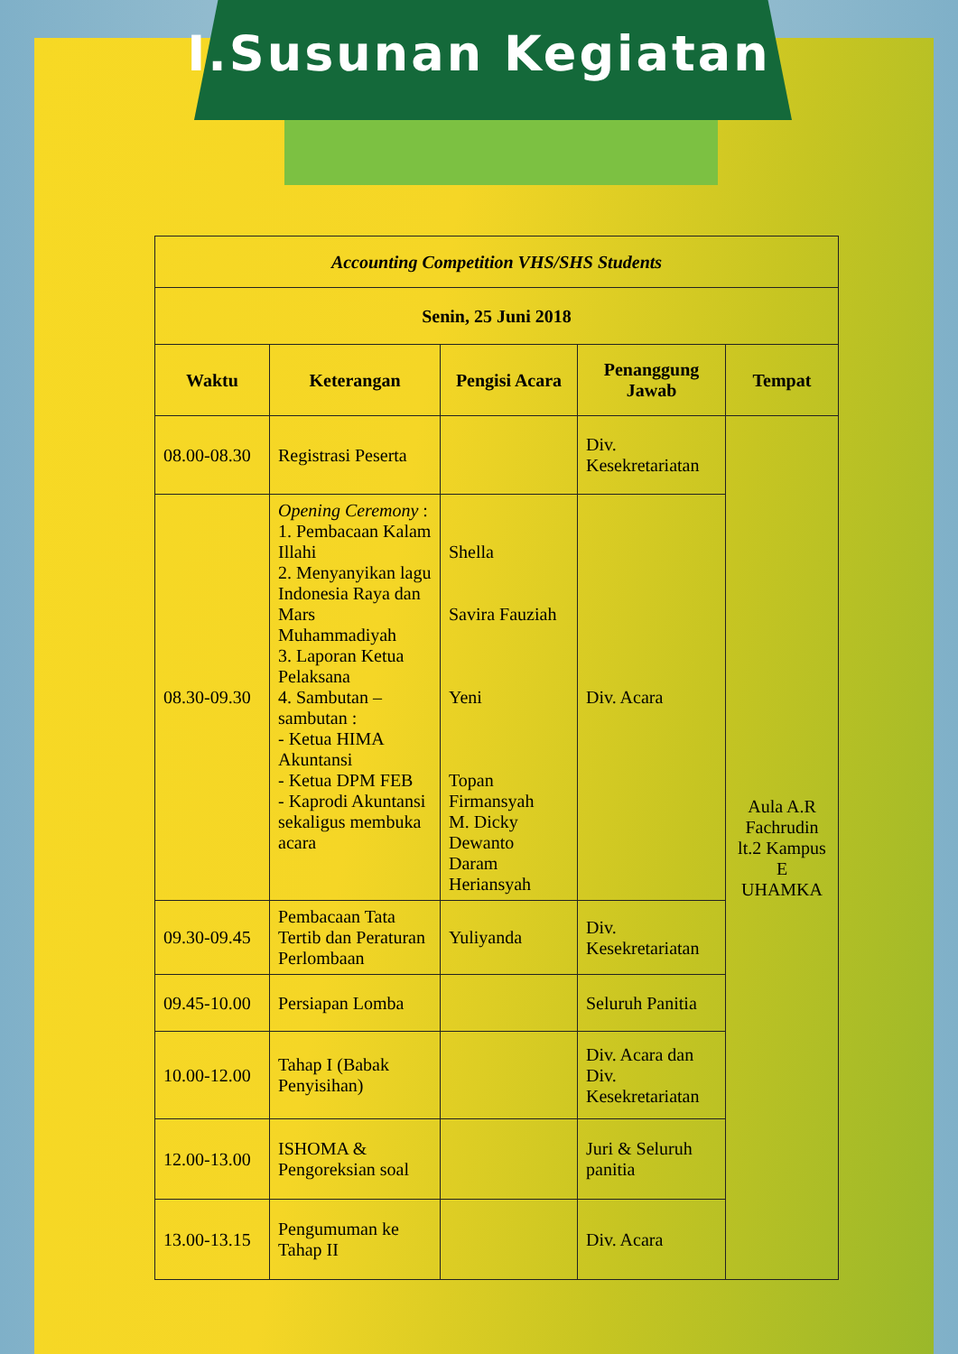I.Susunan Kegiatan
| Accounting Competition VHS/SHS Students | | | | |
| --- | --- | --- | --- | --- |
| Senin, 25 Juni 2018 | | | | |
| Waktu | Keterangan | Pengisi Acara | Penanggung Jawab | Tempat |
| 08.00-08.30 | Registrasi Peserta | | Div. Kesekretariatan | Aula A.R Fachrudin lt.2 Kampus E UHAMKA |
| 08.30-09.30 | Opening Ceremony : 1. Pembacaan Kalam Illahi 2. Menyanyikan lagu Indonesia Raya dan Mars Muhammadiyah 3. Laporan Ketua Pelaksana 4. Sambutan – sambutan : - Ketua HIMA Akuntansi - Ketua DPM FEB - Kaprodi Akuntansi sekaligus membuka acara | Shella Savira Fauziah Yeni Topan Firmansyah M. Dicky Dewanto Daram Heriansyah | Div. Acara | |
| 09.30-09.45 | Pembacaan Tata Tertib dan Peraturan Perlombaan | Yuliyanda | Div. Kesekretariatan | |
| 09.45-10.00 | Persiapan Lomba | | Seluruh Panitia | |
| 10.00-12.00 | Tahap I (Babak Penyisihan) | | Div. Acara dan Div. Kesekretariatan | |
| 12.00-13.00 | ISHOMA & Pengoreksian soal | | Juri & Seluruh panitia | |
| 13.00-13.15 | Pengumuman ke Tahap II | | Div. Acara | |